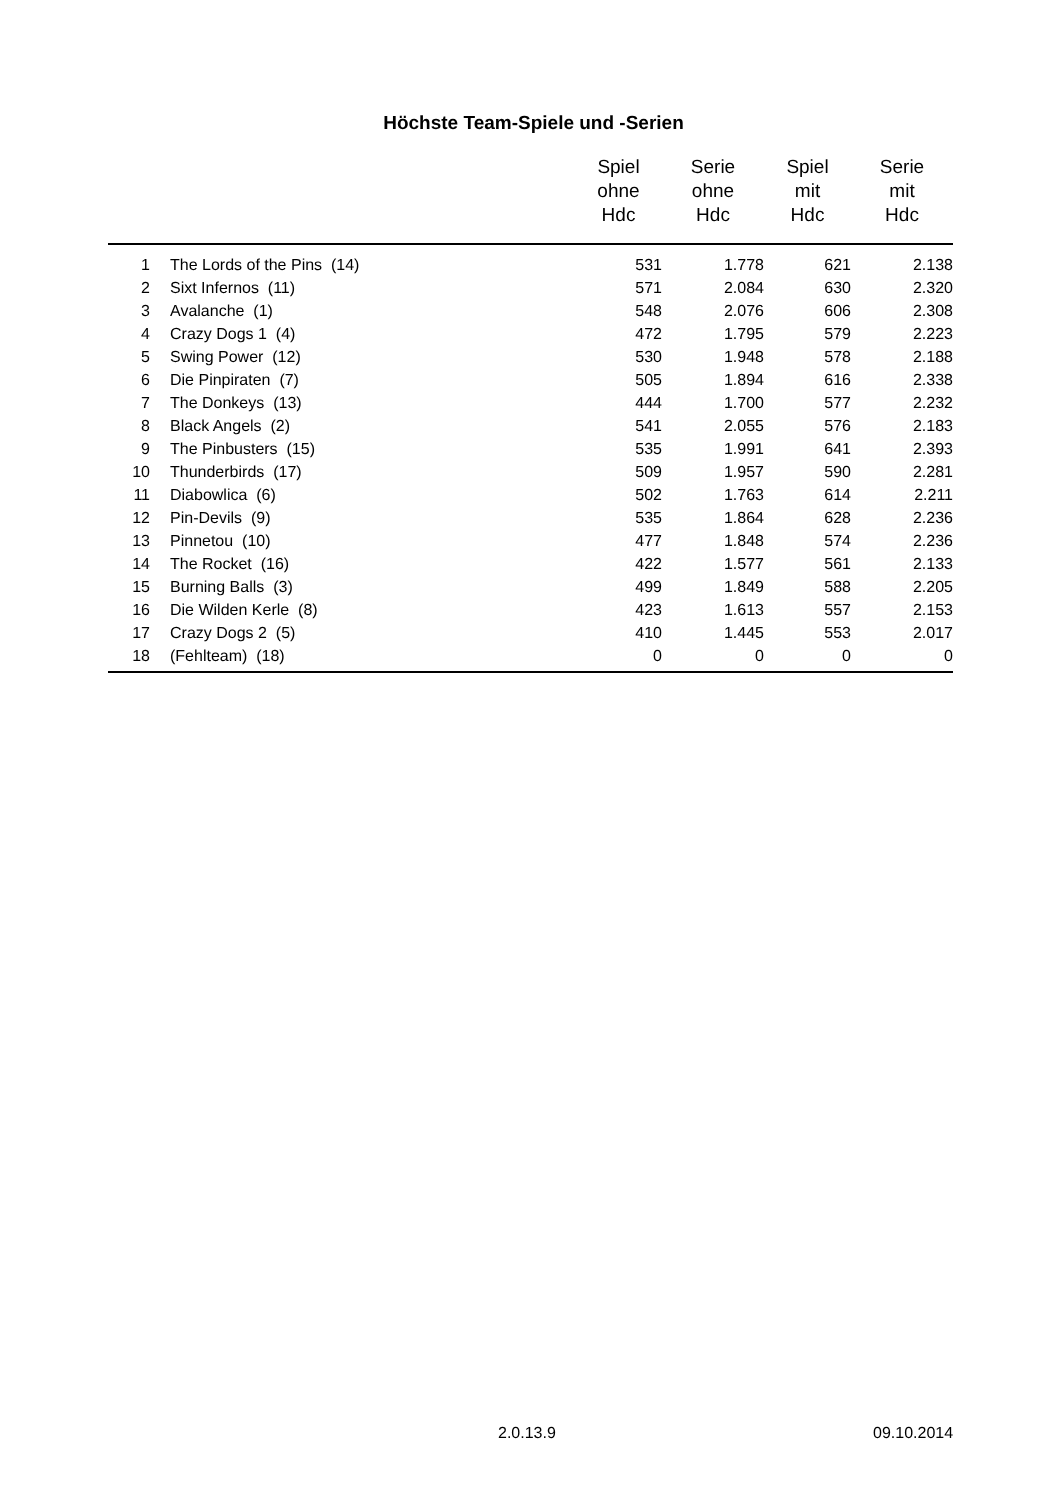Höchste Team-Spiele und -Serien
| | | Spiel ohne Hdc | Serie ohne Hdc | Spiel mit Hdc | Serie mit Hdc |
| --- | --- | --- | --- | --- | --- |
| 1 | The Lords of the Pins (14) | 531 | 1.778 | 621 | 2.138 |
| 2 | Sixt Infernos (11) | 571 | 2.084 | 630 | 2.320 |
| 3 | Avalanche (1) | 548 | 2.076 | 606 | 2.308 |
| 4 | Crazy Dogs 1 (4) | 472 | 1.795 | 579 | 2.223 |
| 5 | Swing Power (12) | 530 | 1.948 | 578 | 2.188 |
| 6 | Die Pinpiraten (7) | 505 | 1.894 | 616 | 2.338 |
| 7 | The Donkeys (13) | 444 | 1.700 | 577 | 2.232 |
| 8 | Black Angels (2) | 541 | 2.055 | 576 | 2.183 |
| 9 | The Pinbusters (15) | 535 | 1.991 | 641 | 2.393 |
| 10 | Thunderbirds (17) | 509 | 1.957 | 590 | 2.281 |
| 11 | Diabowlica (6) | 502 | 1.763 | 614 | 2.211 |
| 12 | Pin-Devils (9) | 535 | 1.864 | 628 | 2.236 |
| 13 | Pinnetou (10) | 477 | 1.848 | 574 | 2.236 |
| 14 | The Rocket (16) | 422 | 1.577 | 561 | 2.133 |
| 15 | Burning Balls (3) | 499 | 1.849 | 588 | 2.205 |
| 16 | Die Wilden Kerle (8) | 423 | 1.613 | 557 | 2.153 |
| 17 | Crazy Dogs 2 (5) | 410 | 1.445 | 553 | 2.017 |
| 18 | (Fehlteam) (18) | 0 | 0 | 0 | 0 |
2.0.13.9 09.10.2014